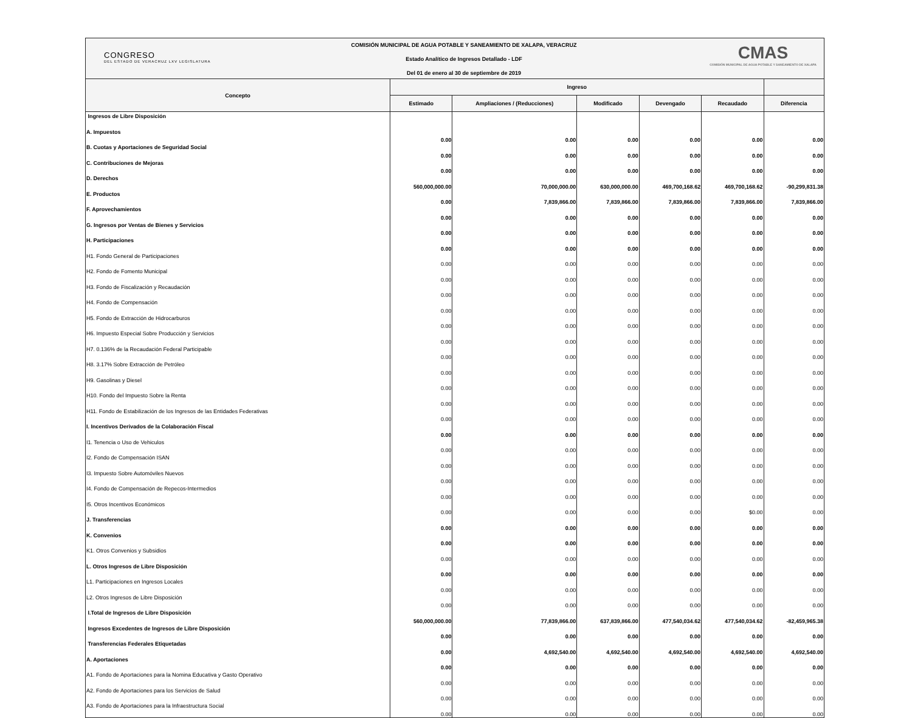CONGRESO
DEL ESTADO DE VERACRUZ LXV LEGISLATURA
COMISIÓN MUNICIPAL DE AGUA POTABLE Y SANEAMIENTO DE XALAPA, VERACRUZ
Estado Analítico de Ingresos Detallado - LDF
Del 01 de enero al 30 de septiembre de 2019
CMAS
COMISIÓN MUNICIPAL DE AGUA POTABLE Y SANEAMIENTO DE XALAPA
| Concepto | Ingreso | | | | | |
| --- | --- | --- | --- | --- | --- | --- |
| | Estimado | Ampliaciones / (Reducciones) | Modificado | Devengado | Recaudado | Diferencia |
| Ingresos de Libre Disposición | | | | | | |
| A. Impuestos | 0.00 | 0.00 | 0.00 | 0.00 | 0.00 | 0.00 |
| B. Cuotas y Aportaciones de Seguridad Social | 0.00 | 0.00 | 0.00 | 0.00 | 0.00 | 0.00 |
| C. Contribuciones de Mejoras | 0.00 | 0.00 | 0.00 | 0.00 | 0.00 | 0.00 |
| D. Derechos | 560,000,000.00 | 70,000,000.00 | 630,000,000.00 | 469,700,168.62 | 469,700,168.62 | -90,299,831.38 |
| E. Productos | 0.00 | 7,839,866.00 | 7,839,866.00 | 7,839,866.00 | 7,839,866.00 | 7,839,866.00 |
| F. Aprovechamientos | 0.00 | 0.00 | 0.00 | 0.00 | 0.00 | 0.00 |
| G. Ingresos por Ventas de Bienes y Servicios | 0.00 | 0.00 | 0.00 | 0.00 | 0.00 | 0.00 |
| H. Participaciones | 0.00 | 0.00 | 0.00 | 0.00 | 0.00 | 0.00 |
| H1. Fondo General de Participaciones | 0.00 | 0.00 | 0.00 | 0.00 | 0.00 | 0.00 |
| H2. Fondo de Fomento Municipal | 0.00 | 0.00 | 0.00 | 0.00 | 0.00 | 0.00 |
| H3. Fondo de Fiscalización y Recaudación | 0.00 | 0.00 | 0.00 | 0.00 | 0.00 | 0.00 |
| H4. Fondo de Compensación | 0.00 | 0.00 | 0.00 | 0.00 | 0.00 | 0.00 |
| H5. Fondo de Extracción de Hidrocarburos | 0.00 | 0.00 | 0.00 | 0.00 | 0.00 | 0.00 |
| H6. Impuesto Especial Sobre Producción y Servicios | 0.00 | 0.00 | 0.00 | 0.00 | 0.00 | 0.00 |
| H7. 0.136% de la Recaudación Federal Participable | 0.00 | 0.00 | 0.00 | 0.00 | 0.00 | 0.00 |
| H8. 3.17% Sobre Extracción de Petróleo | 0.00 | 0.00 | 0.00 | 0.00 | 0.00 | 0.00 |
| H9. Gasolinas y Diesel | 0.00 | 0.00 | 0.00 | 0.00 | 0.00 | 0.00 |
| H10. Fondo del Impuesto Sobre la Renta | 0.00 | 0.00 | 0.00 | 0.00 | 0.00 | 0.00 |
| H11. Fondo de Estabilización de los Ingresos de las Entidades Federativas | 0.00 | 0.00 | 0.00 | 0.00 | 0.00 | 0.00 |
| I. Incentivos Derivados de la Colaboración Fiscal | 0.00 | 0.00 | 0.00 | 0.00 | 0.00 | 0.00 |
| I1. Tenencia o Uso de Vehiculos | 0.00 | 0.00 | 0.00 | 0.00 | 0.00 | 0.00 |
| I2. Fondo de Compensación ISAN | 0.00 | 0.00 | 0.00 | 0.00 | 0.00 | 0.00 |
| I3. Impuesto Sobre Automóviles Nuevos | 0.00 | 0.00 | 0.00 | 0.00 | 0.00 | 0.00 |
| I4. Fondo de Compensación de Repecos-Intermedios | 0.00 | 0.00 | 0.00 | 0.00 | 0.00 | 0.00 |
| I5. Otros Incentivos Económicos | 0.00 | 0.00 | 0.00 | 0.00 | $0.00 | 0.00 |
| J. Transferencias | 0.00 | 0.00 | 0.00 | 0.00 | 0.00 | 0.00 |
| K. Convenios | 0.00 | 0.00 | 0.00 | 0.00 | 0.00 | 0.00 |
| K1. Otros Convenios y Subsidios | 0.00 | 0.00 | 0.00 | 0.00 | 0.00 | 0.00 |
| L. Otros Ingresos de Libre Disposición | 0.00 | 0.00 | 0.00 | 0.00 | 0.00 | 0.00 |
| L1. Participaciones en Ingresos Locales | 0.00 | 0.00 | 0.00 | 0.00 | 0.00 | 0.00 |
| L2. Otros Ingresos de Libre Disposición | 0.00 | 0.00 | 0.00 | 0.00 | 0.00 | 0.00 |
| I.Total de Ingresos de Libre Disposición | 560,000,000.00 | 77,839,866.00 | 637,839,866.00 | 477,540,034.62 | 477,540,034.62 | -82,459,965.38 |
| Ingresos Excedentes de Ingresos de Libre Disposición | 0.00 | 0.00 | 0.00 | 0.00 | 0.00 | 0.00 |
| Transferencias Federales Etiquetadas | 0.00 | 4,692,540.00 | 4,692,540.00 | 4,692,540.00 | 4,692,540.00 | 4,692,540.00 |
| A. Aportaciones | 0.00 | 0.00 | 0.00 | 0.00 | 0.00 | 0.00 |
| A1. Fondo de Aportaciones para la Nomina Educativa y Gasto Operativo | 0.00 | 0.00 | 0.00 | 0.00 | 0.00 | 0.00 |
| A2. Fondo de Aportaciones para los Servicios de Salud | 0.00 | 0.00 | 0.00 | 0.00 | 0.00 | 0.00 |
| A3. Fondo de Aportaciones para la Infraestructura Social | 0.00 | 0.00 | 0.00 | 0.00 | 0.00 | 0.00 |